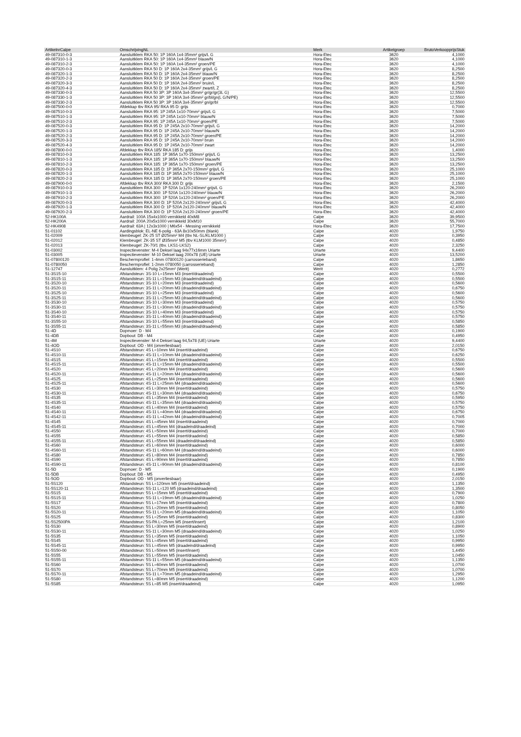| ArtikelnrCalpe | OmschrijvingNL | Merk | Artikelgroep | BrutoVerkoopprijsStuk |
| --- | --- | --- | --- | --- |
| 49-087310-0-3 | Aansluitklem RKA 50: 1P 160A 1x4-35mm² grijs/L G | Hora-Etec | 3620 | 4,1000 |
| 49-087310-1-3 | Aansluitklem RKA 50: 1P 160A 1x4-35mm² blauw/N | Hora-Etec | 3620 | 4,1000 |
| 49-087310-2-3 | Aansluitklem RKA 50: 1P 160A 1x4-35mm² groen/PE | Hora-Etec | 3620 | 4,1000 |
| 49-087320-0-3 | Aansluitklem RKA 50 D: 1P 160A 2x4-35mm² grijs/L G | Hora-Etec | 3620 | 8,2500 |
| 49-087320-1-3 | Aansluitklem RKA 50 D: 1P 160A 2x4-35mm² blauw/N | Hora-Etec | 3620 | 8,2500 |
| 49-087320-2-3 | Aansluitklem RKA 50 D: 1P 160A 2x4-35mm² groen/PE | Hora-Etec | 3620 | 8,2500 |
| 49-087320-3-3 | Aansluitklem RKA 50 D: 1P 160A 2x4-35mm² bruin/L | Hora-Etec | 3620 | 8,2500 |
| 49-087320-4-3 | Aansluitklem RKA 50 D: 1P 160A 2x4-35mm² zwart/L Z | Hora-Etec | 3620 | 8,2500 |
| 49-087330-0-3 | Aansluitklem RKA 50 3P: 3P 160A 3x4-35mm² gr/gr/gr(3L G) | Hora-Etec | 3620 | 12,5500 |
| 49-087330-1-3 | Aansluitklem RKA 50 3P: 3P 160A 3x4-35mm² gr/bl/gn(L G/N/PE) | Hora-Etec | 3620 | 12,5500 |
| 49-087330-2-3 | Aansluitklem RKA 50 3P: 3P 160A 3x4-35mm² gn/gr/bl | Hora-Etec | 3620 | 12,5500 |
| 49-087500-0-0 | Afdekkap tbv RKA 95/ RKA 95 D: grijs | Hora-Etec | 3620 | 0,7000 |
| 49-087510-0-3 | Aansluitklem RKA 95: 1P 245A 1x10-70mm² grijs/L G | Hora-Etec | 3620 | 7,5000 |
| 49-087510-1-3 | Aansluitklem RKA 95: 1P 245A 1x10-70mm² blauw/N | Hora-Etec | 3620 | 7,5000 |
| 49-087510-2-3 | Aansluitklem RKA 95: 1P 245A 1x10-70mm² groen/PE | Hora-Etec | 3620 | 7,5000 |
| 49-087520-0-3 | Aansluitklem RKA 95 D: 1P 245A 2x10-70mm² grijs/L G | Hora-Etec | 3620 | 14,2000 |
| 49-087520-1-3 | Aansluitklem RKA 95 D: 1P 245A 2x10-70mm² blauw/N | Hora-Etec | 3620 | 14,2000 |
| 49-087520-2-3 | Aansluitklem RKA 95 D: 1P 245A 2x10-70mm² groen/PE | Hora-Etec | 3620 | 14,2000 |
| 49-087520-3-3 | Aansluitklem RKA 95 D: 1P 245A 2x10-70mm² bruin | Hora-Etec | 3620 | 14,2000 |
| 49-087520-4-3 | Aansluitklem RKA 95 D: 1P 245A 2x10-70mm² zwart | Hora-Etec | 3620 | 14,2000 |
| 49-087800-0-0 | Afdekkap tbv RKA 185/ RKA 185 D: grijs | Hora-Etec | 3620 | 1,4000 |
| 49-087810-0-3 | Aansluitklem RKA 185: 1P 365A 1x70-150mm² grijs/L G | Hora-Etec | 3620 | 13,2500 |
| 49-087810-1-3 | Aansluitklem RKA 185: 1P 365A 1x70-150mm² blauw/N | Hora-Etec | 3620 | 13,2500 |
| 49-087810-2-3 | Aansluitklem RKA 185: 1P 365A 1x70-150mm² groen/PE | Hora-Etec | 3620 | 13,2500 |
| 49-087820-0-3 | Aansluitklem RKA 185 D: 1P 365A 2x70-150mm² grijs/L G | Hora-Etec | 3620 | 25,1000 |
| 49-087820-1-3 | Aansluitklem RKA 185 D: 1P 365A 2x70-150mm² blauw/N | Hora-Etec | 3620 | 25,1000 |
| 49-087820-2-3 | Aansluitklem RKA 185 D: 1P 365A 2x70-150mm² groen/PE | Hora-Etec | 3620 | 25,1000 |
| 49-087900-0-0 | Afdekkap tbv RKA 300/ RKA 300 D: grijs | Hora-Etec | 3620 | 2,1500 |
| 49-087910-0-3 | Aansluitklem RKA 300: 1P 520A 1x120-240mm² grijs/L G | Hora-Etec | 3620 | 26,2000 |
| 49-087910-1-3 | Aansluitklem RKA 300: 1P 520A 1x120-240mm² blauw/N | Hora-Etec | 3620 | 26,2000 |
| 49-087910-2-3 | Aansluitklem RKA 300: 1P 520A 1x120-240mm² groen/PE | Hora-Etec | 3620 | 26,2000 |
| 49-087920-0-3 | Aansluitklem RKA 300 D: 1P 520A 2x120-240mm² grijs/L G | Hora-Etec | 3620 | 42,4000 |
| 49-087920-1-3 | Aansluitklem RKA 300 D: 1P 520A 2x120-240mm² blauw/N | Hora-Etec | 3620 | 42,4000 |
| 49-087920-2-3 | Aansluitklem RKA 300 D: 1P 520A 2x120-240mm² groen/PE | Hora-Etec | 3620 | 42,4000 |
| 52-HK100A | Aardrail: 100A 15x4x1000 vernikkeld 40xM8 | Calpe | 3620 | 39,9500 |
| 52-HK200A | Aardrail: 200A 20x5x1000 vernikkeld 30xM10 | Calpe | 3620 | 55,7000 |
| 52-HK4908 | Aardrail: 63A / 12x3x1000 / M6x54 - Messing vernikkeld | Hora-Etec | 3620 | 17,7500 |
| 51-01102 | Aardingsblok: EL-NE 6-polig - 63A 8x10x50mm (blank) | Calpe | 4020 | 1,9750 |
| 51-02009 | klembeugel: ZK-25 ST Ø25mm² M4 (tbv NL-SL/KLM1000 ) | Calpe | 4020 | 0,3950 |
| 51-02012 | Klembeugel: ZK-35 ST Ø35mm² M5 (tbv KLM1000 35mm²) | Calpe | 4020 | 0,4850 |
| 51-02013 | Klembeugel: ZK-70/1 (tbv. LKS1-LKS2) | Calpe | 4020 | 2,3250 |
| 51-03002 | Inspectievenster: M-4 Deksel laag 94x77x16mm Uriarte | Uriarte | 4020 | 9,4400 |
| 51-03005 | Inspectievenster: M-10 Deksel laag 200x78 (UE) Uriarte | Uriarte | 4020 | 13,5200 |
| 51-07800120 | Beschermprofiel: 1-4mm 07800120 (carrosserieband) | Calpe | 4020 | 1,8650 |
| 51-0780050 | Beschermprofiel: 1-2mm 0780050 (carrosserieband) | Calpe | 4020 | 1,2850 |
| 51-12747 | Aansluitklem: 4 Polig 2x25mm² (Werit) | Werit | 4020 | 0,2772 |
| 51-3S15-10 | Afstandsteun: 3S-10 L=15mm M3 (insert/draadeind) | Calpe | 4020 | 0,5500 |
| 51-3S15-11 | Afstandsteun: 3S-11 L=15mm M3 (draadeind/draadeind) | Calpe | 4020 | 0,5500 |
| 51-3S20-10 | Afstandsteun: 3S-10 L=20mm M3 (insert/draadeind) | Calpe | 4020 | 0,5600 |
| 51-3S20-11 | Afstandsteun: 3S-11 L=20mm M3 (draadeind/draadeind) | Calpe | 4020 | 0,6750 |
| 51-3S25-10 | Afstandsteun: 3S-10 L=25mm M3 (insert/draadeind) | Calpe | 4020 | 0,5600 |
| 51-3S25-11 | Afstandsteun: 3S-11 L=25mm M3 (draadeind/draadeind) | Calpe | 4020 | 0,5600 |
| 51-3S30-10 | Afstandsteun: 3S-10 L=30mm M3 (insert/draadeind) | Calpe | 4020 | 0,5750 |
| 51-3S30-11 | Afstandsteun: 3S-11 L=30mm M3 (draadeind/draadeind) | Calpe | 4020 | 0,5750 |
| 51-3S40-10 | Afstandsteun: 3S-10 L=40mm M3 (insert/draadeind) | Calpe | 4020 | 0,5750 |
| 51-3S40-11 | Afstandsteun: 3S-11 L=40mm M3 (draadeind/draadeind) | Calpe | 4020 | 0,5750 |
| 51-3S55-10 | Afstandsteun: 3S-10 L=55mm M3 (insert/draadeind) | Calpe | 4020 | 0,5850 |
| 51-3S55-11 | Afstandsteun: 3S-11 L=55mm M3 (draadeind/draadeind) | Calpe | 4020 | 0,5850 |
| 51-4D | Dopmoer: D - M4 | Calpe | 4020 | 0,1900 |
| 51-4DB | Dopbout: DB - M4 | Calpe | 4020 | 0,4950 |
| 51-4M | Inspectievenster: M-4 Deksel laag 94,5x78 (UE) Uriarte | Uriarte | 4020 | 9,4400 |
| 51-4OD | Dopbout: OD - M4 (onverliesbaar) | Calpe | 4020 | 2,0150 |
| 51-4S10 | Afstandsteun: 4S L=10mm M4 (insert/draadeind) | Calpe | 4020 | 0,6750 |
| 51-4S10-11 | Afstandsteun: 4S-11 L=10mm M4 (draadeind/draadeind) | Calpe | 4020 | 0,6250 |
| 51-4S15 | Afstandsteun: 4S L=15mm M4 (insert/draadeind) | Calpe | 4020 | 0,5500 |
| 51-4S15-11 | Afstandsteun: 4S-11 L=15mm M4 (draadeind/draadeind) | Calpe | 4020 | 0,5500 |
| 51-4S20 | Afstandsteun: 4S L=20mm M4 (insert/draadeind) | Calpe | 4020 | 0,5600 |
| 51-4S20-11 | Afstandsteun: 4S-11 L=20mm M4 (draadeind/draadeind) | Calpe | 4020 | 0,5600 |
| 51-4S25 | Afstandsteun: 4S L=25mm M4 (insert/draadeind) | Calpe | 4020 | 0,5600 |
| 51-4S25-11 | Afstandsteun: 4S-11 L=25mm M4 (draadeind/draadeind) | Calpe | 4020 | 0,5600 |
| 51-4S30 | Afstandsteun: 4S L=30mm M4 (insert/draadeind) | Calpe | 4020 | 0,5750 |
| 51-4S30-11 | Afstandsteun: 4S-11 L=30mm M4 (draadeind/draadeind) | Calpe | 4020 | 0,6750 |
| 51-4S35 | Afstandsteun: 4S L=35mm M4 (insert/draadeind) | Calpe | 4020 | 0,5950 |
| 51-4S35-11 | Afstandsteun: 4S-11 L=35mm M4 (draadeind/draadeind) | Calpe | 4020 | 0,5750 |
| 51-4S40 | Afstandsteun: 4S L=40mm M4 (insert/draadeind) | Calpe | 4020 | 0,5750 |
| 51-4S40-11 | Afstandsteun: 4S-11 L=40mm M4 (draadeind/draadeind) | Calpe | 4020 | 0,6750 |
| 51-4S42-11 | Afstandsteun: 4S-11 L=42mm M4 (draadeind/draadeind) | Calpe | 4020 | 0,7005 |
| 51-4S45 | Afstandsteun: 4S L=45mm M4 (insert/draadeind) | Calpe | 4020 | 0,7000 |
| 51-4S45-11 | Afstandsteun: 4S L=45mm M4 (draadeind/draadeind) | Calpe | 4020 | 0,7000 |
| 51-4S50 | Afstandsteun: 4S L=50mm M4 (insert/draadeind) | Calpe | 4020 | 0,7000 |
| 51-4S55 | Afstandsteun: 4S L=55mm M4 (insert/draadeind) | Calpe | 4020 | 0,5850 |
| 51-4S55-11 | Afstandsteun: 4S L=55mm M4 (draadeind/draadeind) | Calpe | 4020 | 0,5850 |
| 51-4S60 | Afstandsteun: 4S L=60mm M4 (insert/draadeind) | Calpe | 4020 | 0,6000 |
| 51-4S60-11 | Afstandsteun: 4S-11 L=60mm M4 (draadeind/draadeind) | Calpe | 4020 | 0,6000 |
| 51-4S80 | Afstandsteun: 4S L=80mm M4 (insert/draadeind) | Calpe | 4020 | 0,7850 |
| 51-4S90 | Afstandsteun: 4S L=90mm M4 (insert/draadeind) | Calpe | 4020 | 0,7850 |
| 51-4S90-11 | Afstandsteun: 4S-11 L=90mm M4 (draadeind/draadeind) | Calpe | 4020 | 0,8100 |
| 51-5D | Dopmoer: D - M5 | Calpe | 4020 | 0,1900 |
| 51-5DB | Dopbout: DB - M5 | Calpe | 4020 | 0,4950 |
| 51-5OD | Dopbout: OD - M5 (onverliesbaar) | Calpe | 4020 | 2,0150 |
| 51-5S120 | Afstandsteun: 5S L=120mm M5 (insert/draadeind) | Calpe | 4020 | 1,1350 |
| 51-5S120-11 | Afstandsteun: 5S-11 L=120 M5 (draadeind/draadeind) | Calpe | 4020 | 1,3500 |
| 51-5S15 | Afstandsteun: 5S L=15mm M5 (insert/draadeind) | Calpe | 4020 | 0,7900 |
| 51-5S15-11 | Afstandsteun: 5S-11 L=19mm M5 (draadeind/draadeind) | Calpe | 4020 | 1,0250 |
| 51-5S17 | Afstandsteun: 5S L=17mm M5 (insert/draadeind) | Calpe | 4020 | 0,7800 |
| 51-5S20 | Afstandsteun: 5S L=20mm M5 (insert/draadeind) | Calpe | 4020 | 0,8050 |
| 51-5S20-11 | Afstandsteun: 5S-11 L=20mm M5 (draadeind/draadeind) | Calpe | 4020 | 1,1050 |
| 51-5S25 | Afstandsteun: 5S L=25mm M5 (insert/draadeind) | Calpe | 4020 | 0,8300 |
| 51-5S2500PA | Afstandsteun: 5S-PA L=25mm M5 (insert/insert) | Calpe | 4020 | 1,2100 |
| 51-5S30 | Afstandsteun: 5S L=30mm M5 (insert/draadeind) | Calpe | 4020 | 0,8900 |
| 51-5S30-11 | Afstandsteun: 5S-11 L=30mm M5 (draadeind/draadeind) | Calpe | 4020 | 1,0250 |
| 51-5S35 | Afstandsteun: 5S L=35mm M5 (insert/draadeind) | Calpe | 4020 | 1,1050 |
| 51-5S45 | Afstandsteun: 5S L=45mm M5 (insert/draadeind) | Calpe | 4020 | 0,9950 |
| 51-5S45-11 | Afstandsteun: 5S L=45mm M5 (draadeind/draadeind) | Calpe | 4020 | 0,9950 |
| 51-5S50-00 | Afstandsteun: 5S L=50mm M5 (insert/insert) | Calpe | 4020 | 1,4450 |
| 51-5S55 | Afstandsteun: 5S L=55mm M5 (insert/draadeind) | Calpe | 4020 | 1,0450 |
| 51-5S55-11 | Afstandsteun: 5S-11 L=55mm M5 (draadeind/draadeind) | Calpe | 4020 | 1,1350 |
| 51-5S60 | Afstandsteun: 5S L=60mm M5 (insert/draadeind) | Calpe | 4020 | 1,0700 |
| 51-5S70 | Afstandsteun: 5S L=70mm M5 (insert/draadeind) | Calpe | 4020 | 1,0700 |
| 51-5S70-11 | Afstandsteun: 5S-11 L=70mm M5 (draadeind/draadeind) | Calpe | 4020 | 1,2950 |
| 51-5S80 | Afstandsteun: 5S L=80mm M5 (insert/draadeind) | Calpe | 4020 | 1,1200 |
| 51-5S85 | Afstandsteun: 5S L=85 M5 (insert/draadeind) | Calpe | 4020 | 1,0950 |